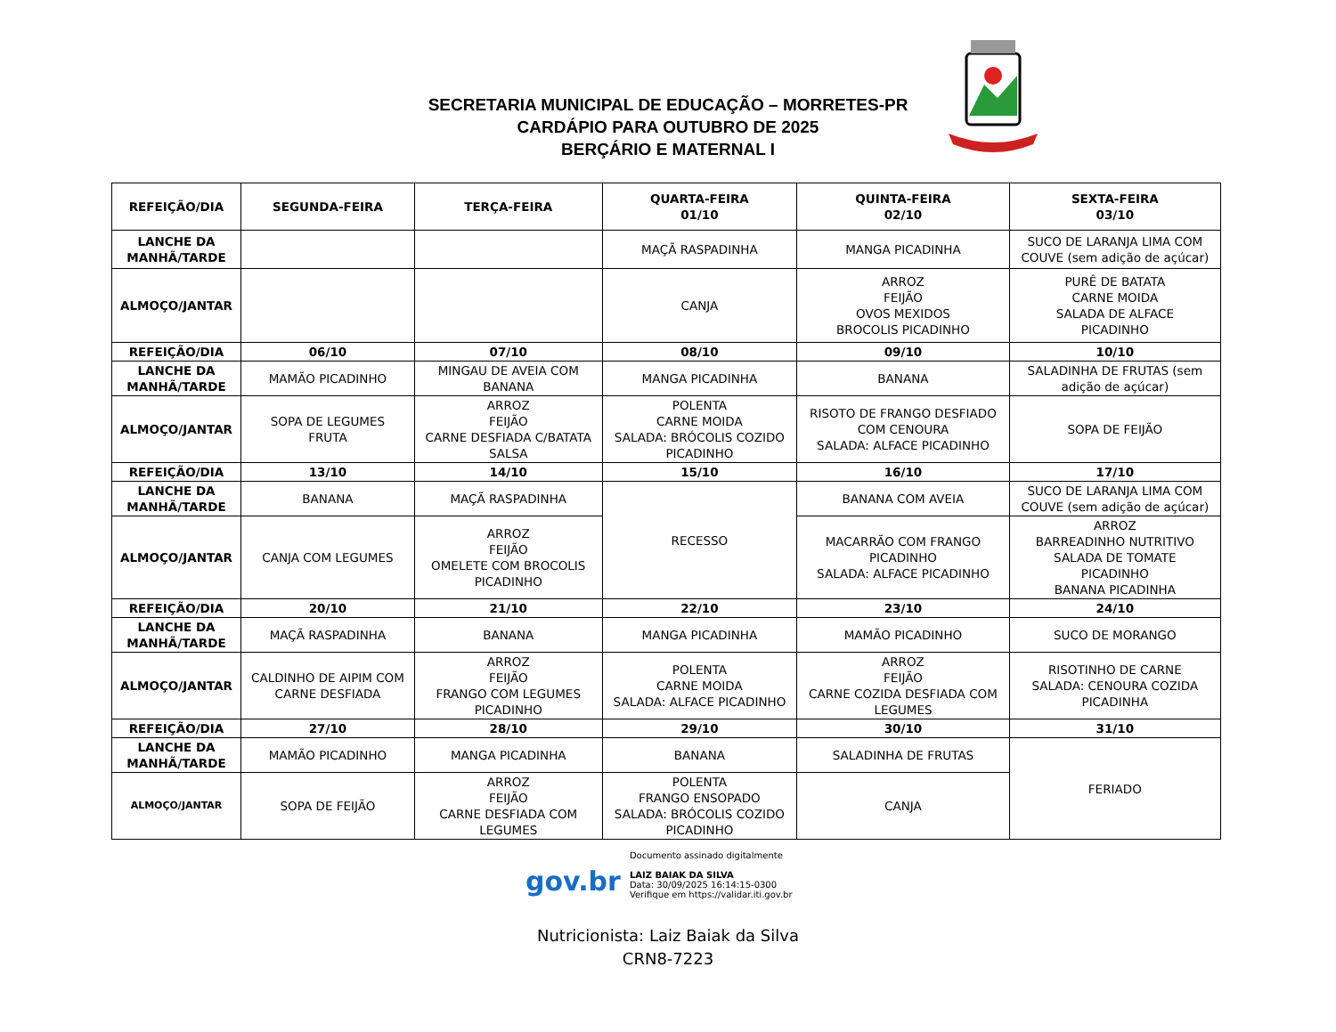SECRETARIA MUNICIPAL DE EDUCAÇÃO – MORRETES-PR
CARDÁPIO PARA OUTUBRO DE 2025
BERÇÁRIO E MATERNAL I
| REFEIÇÃO/DIA | SEGUNDA-FEIRA | TERÇA-FEIRA | QUARTA-FEIRA 01/10 | QUINTA-FEIRA 02/10 | SEXTA-FEIRA 03/10 |
| --- | --- | --- | --- | --- | --- |
| LANCHE DA MANHÃ/TARDE | | | MAÇÃ RASPADINHA | MANGA PICADINHA | SUCO DE LARANJA LIMA COM COUVE (sem adição de açúcar) |
| ALMOÇO/JANTAR | | | CANJA | ARROZ FEIJÃO OVOS MEXIDOS BROCOLIS PICADINHO | PURÊ DE BATATA CARNE MOIDA SALADA DE ALFACE PICADINHO |
| REFEIÇÃO/DIA | 06/10 | 07/10 | 08/10 | 09/10 | 10/10 |
| LANCHE DA MANHÃ/TARDE | MAMÃO PICADINHO | MINGAU DE AVEIA COM BANANA | MANGA PICADINHA | BANANA | SALADINHA DE FRUTAS (sem adição de açúcar) |
| ALMOÇO/JANTAR | SOPA DE LEGUMES FRUTA | ARROZ FEIJÃO CARNE DESFIADA C/BATATA SALSA | POLENTA CARNE MOIDA SALADA: BRÓCOLIS COZIDO PICADINHO | RISOTO DE FRANGO DESFIADO COM CENOURA SALADA: ALFACE PICADINHO | SOPA DE FEIJÃO |
| REFEIÇÃO/DIA | 13/10 | 14/10 | 15/10 | 16/10 | 17/10 |
| LANCHE DA MANHÃ/TARDE | BANANA | MAÇÃ RASPADINHA | RECESSO | BANANA COM AVEIA | SUCO DE LARANJA LIMA COM COUVE (sem adição de açúcar) |
| ALMOÇO/JANTAR | CANJA COM LEGUMES | ARROZ FEIJÃO OMELETE COM BROCOLIS PICADINHO | | MACARRÃO COM FRANGO PICADINHO SALADA: ALFACE PICADINHO | ARROZ BARREADINHO NUTRITIVO SALADA DE TOMATE PICADINHO BANANA PICADINHA |
| REFEIÇÃO/DIA | 20/10 | 21/10 | 22/10 | 23/10 | 24/10 |
| LANCHE DA MANHÃ/TARDE | MAÇÃ RASPADINHA | BANANA | MANGA PICADINHA | MAMÃO PICADINHO | SUCO DE MORANGO |
| ALMOÇO/JANTAR | CALDINHO DE AIPIM COM CARNE DESFIADA | ARROZ FEIJÃO FRANGO COM LEGUMES PICADINHO | POLENTA CARNE MOIDA SALADA: ALFACE PICADINHO | ARROZ FEIJÃO CARNE COZIDA DESFIADA COM LEGUMES | RISOTINHO DE CARNE SALADA: CENOURA COZIDA PICADINHA |
| REFEIÇÃO/DIA | 27/10 | 28/10 | 29/10 | 30/10 | 31/10 |
| LANCHE DA MANHÃ/TARDE | MAMÃO PICADINHO | MANGA PICADINHA | BANANA | SALADINHA DE FRUTAS | FERIADO |
| ALMOÇO/JANTAR | SOPA DE FEIJÃO | ARROZ FEIJÃO CARNE DESFIADA COM LEGUMES | POLENTA FRANGO ENSOPADO SALADA: BRÓCOLIS COZIDO PICADINHO | CANJA | |
gov.br
Documento assinado digitalmente
LAIZ BAIAK DA SILVA
Data: 30/09/2025 16:14:15-0300
Verifique em https://validar.iti.gov.br
Nutricionista: Laiz Baiak da Silva
CRN8-7223